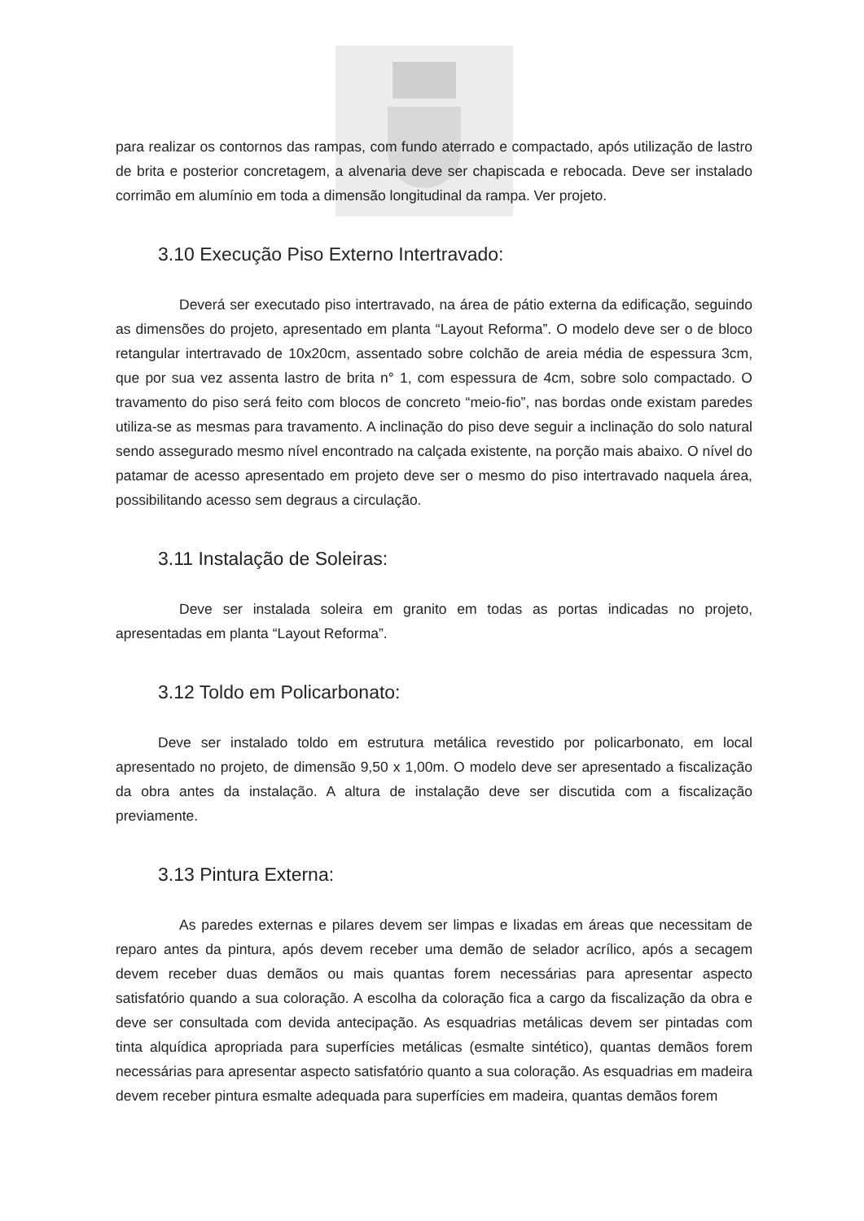para realizar os contornos das rampas, com fundo aterrado e compactado, após utilização de lastro de brita e posterior concretagem, a alvenaria deve ser chapiscada e rebocada. Deve ser instalado corrimão em alumínio em toda a dimensão longitudinal da rampa. Ver projeto.
3.10 Execução Piso Externo Intertravado:
Deverá ser executado piso intertravado, na área de pátio externa da edificação, seguindo as dimensões do projeto, apresentado em planta “Layout Reforma”. O modelo deve ser o de bloco retangular intertravado de 10x20cm, assentado sobre colchão de areia média de espessura 3cm, que por sua vez assenta lastro de brita n° 1, com espessura de 4cm, sobre solo compactado. O travamento do piso será feito com blocos de concreto “meio-fio”, nas bordas onde existam paredes utiliza-se as mesmas para travamento. A inclinação do piso deve seguir a inclinação do solo natural sendo assegurado mesmo nível encontrado na calçada existente, na porção mais abaixo. O nível do patamar de acesso apresentado em projeto deve ser o mesmo do piso intertravado naquela área, possibilitando acesso sem degraus a circulação.
3.11 Instalação de Soleiras:
Deve ser instalada soleira em granito em todas as portas indicadas no projeto, apresentadas em planta “Layout Reforma”.
3.12 Toldo em Policarbonato:
Deve ser instalado toldo em estrutura metálica revestido por policarbonato, em local apresentado no projeto, de dimensão 9,50 x 1,00m. O modelo deve ser apresentado a fiscalização da obra antes da instalação. A altura de instalação deve ser discutida com a fiscalização previamente.
3.13 Pintura Externa:
As paredes externas e pilares devem ser limpas e lixadas em áreas que necessitam de reparo antes da pintura, após devem receber uma demão de selador acrílico, após a secagem devem receber duas demãos ou mais quantas forem necessárias para apresentar aspecto satisfatório quando a sua coloração. A escolha da coloração fica a cargo da fiscalização da obra e deve ser consultada com devida antecipação. As esquadrias metálicas devem ser pintadas com tinta alquídica apropriada para superfícies metálicas (esmalte sintético), quantas demãos forem necessárias para apresentar aspecto satisfatório quanto a sua coloração. As esquadrias em madeira devem receber pintura esmalte adequada para superfícies em madeira, quantas demãos forem